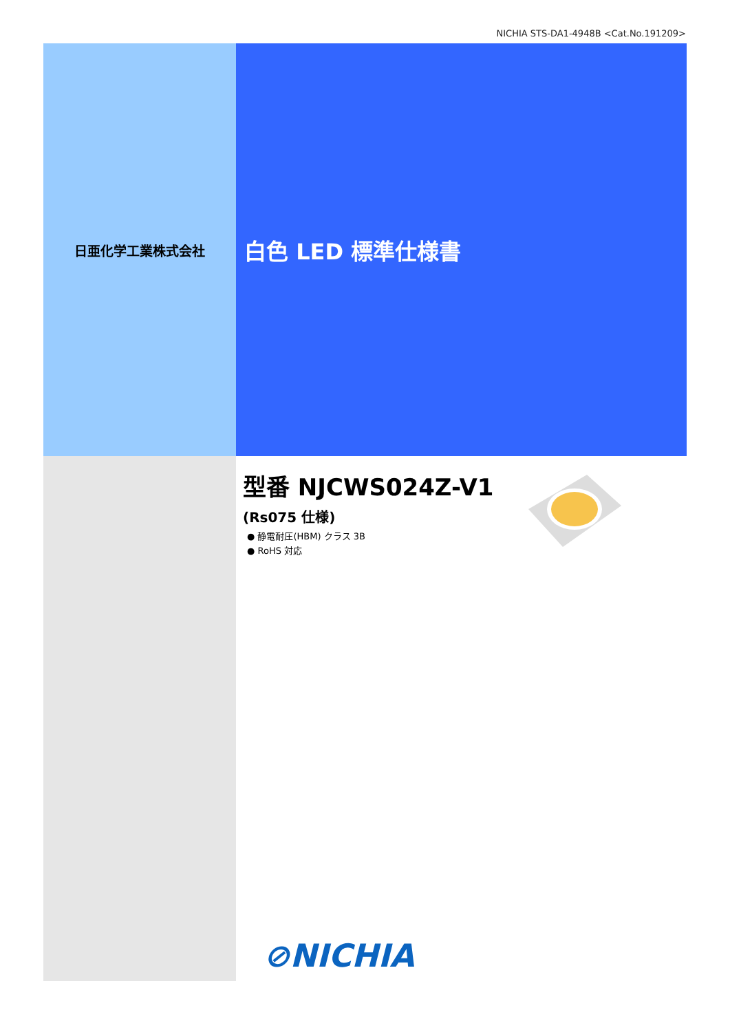NICHIA STS-DA1-4948B <Cat.No.191209>
日亜化学工業株式会社
白色 LED 標準仕様書
型番 NJCWS024Z-V1
(Rs075 仕様)
● 静電耐圧(HBM) クラス 3B
● RoHS 対応
⊘NICHIA